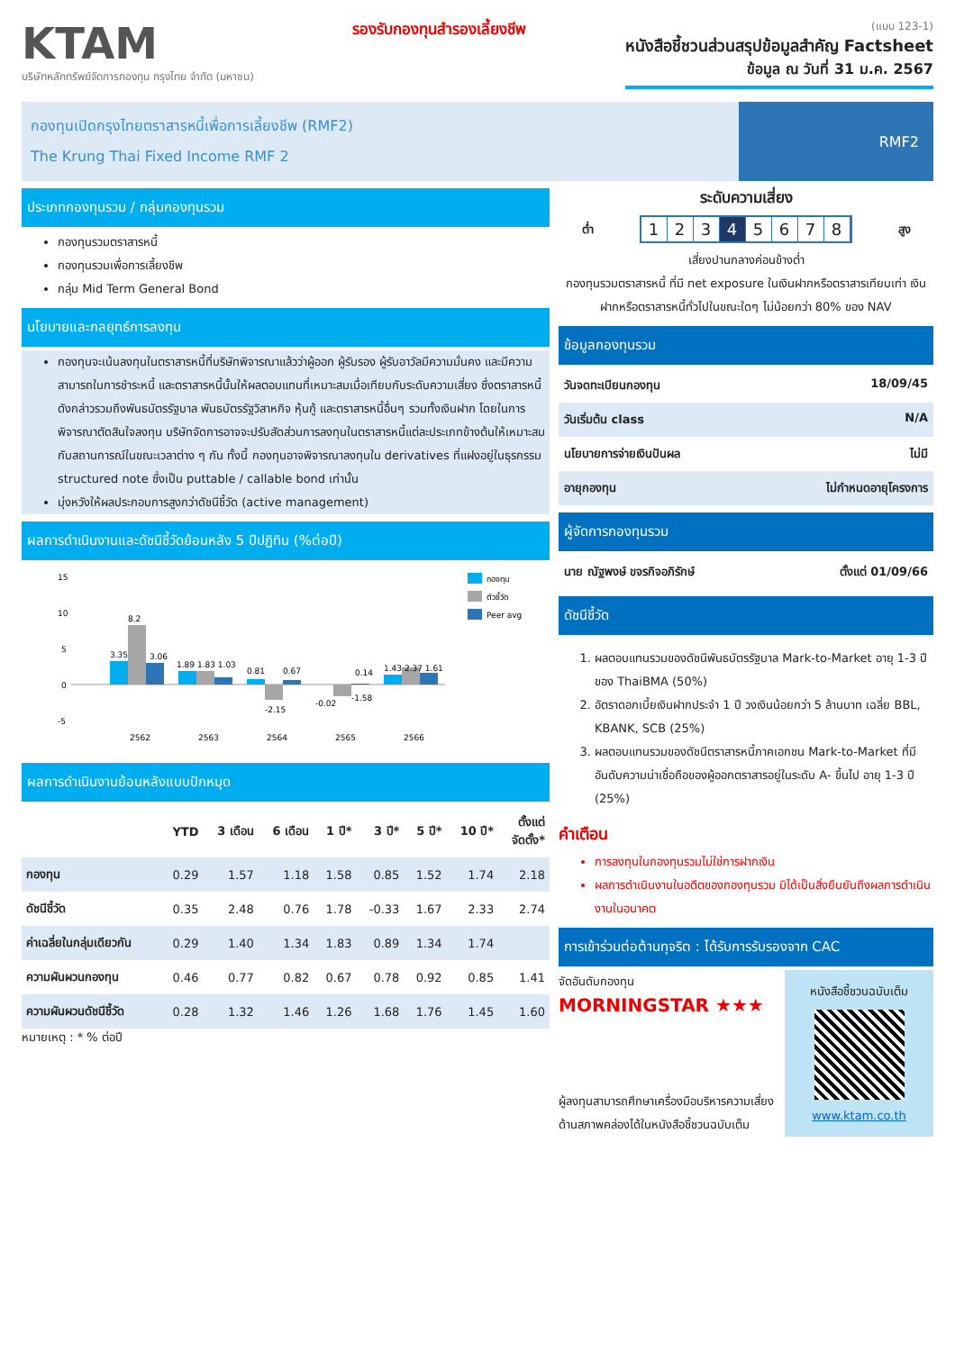KTAM
บริษัทหลักทรัพย์จัดการกองทุน กรุงไทย จำกัด (มหาชน)
รองรับกองทุนสำรองเลี้ยงชีพ
(แบบ 123-1)
หนังสือชี้ชวนส่วนสรุปข้อมูลสำคัญ Factsheet
ข้อมูล ณ วันที่ 31 ม.ค. 2567
กองทุนเปิดกรุงไทยตราสารหนี้เพื่อการเลี้ยงชีพ (RMF2)
The Krung Thai Fixed Income RMF 2
RMF2
ประเภทกองทุนรวม / กลุ่มกองทุนรวม
กองทุนรวมตราสารหนี้
กองทุนรวมเพื่อการเลี้ยงชีพ
กลุ่ม Mid Term General Bond
นโยบายและกลยุทธ์การลงทุน
กองทุนจะเน้นลงทุนในตราสารหนี้ที่บริษัทพิจารณาแล้วว่าผู้ออก ผู้รับรอง ผู้รับอาวัลมีความมั่นคง และมีความสามารถในการชำระหนี้ และตราสารหนี้นั้นให้ผลตอบแทนที่เหมาะสมเมื่อเทียบกับระดับความเสี่ยง ซึ่งตราสารหนี้ดังกล่าวรวมถึงพันธบัตรรัฐบาล พันธบัตรรัฐวิสาหกิจ หุ้นกู้ และตราสารหนี้อื่นๆ รวมทั้งเงินฝาก โดยในการพิจารณาตัดสินใจลงทุน บริษัทจัดการอาจจะปรับสัดส่วนการลงทุนในตราสารหนี้แต่ละประเภทข้างต้นให้เหมาะสมกับสถานการณ์ในขณะเวลาต่าง ๆ กัน ทั้งนี้ กองทุนอาจพิจารณาลงทุนใน derivatives ที่แฝงอยู่ในธุรกรรม structured note ซึ่งเป็น puttable / callable bond เท่านั้น
มุ่งหวังให้ผลประกอบการสูงกว่าดัชนีชี้วัด (active management)
ผลการดำเนินงานและดัชนีชี้วัดย้อนหลัง 5 ปีปฏิทิน (%ต่อปี)
15
10
5
0
-5
3.35
8.2
3.06
1.89 1.83 1.03
0.81
-2.15
0.67
-0.02
-1.58
0.14
1.43 2.37 1.61
2562
2563
2564
2565
2566
กองทุน
ตัวชี้วัด
Peer avg
ผลการดำเนินงานย้อนหลังแบบปักหมุด
| | YTD | 3 เดือน | 6 เดือน | 1 ปี* | 3 ปี* | 5 ปี* | 10 ปี* | ตั้งแต่ จัดตั้ง* |
| --- | --- | --- | --- | --- | --- | --- | --- | --- |
| กองทุน | 0.29 | 1.57 | 1.18 | 1.58 | 0.85 | 1.52 | 1.74 | 2.18 |
| ดัชนีชี้วัด | 0.35 | 2.48 | 0.76 | 1.78 | -0.33 | 1.67 | 2.33 | 2.74 |
| ค่าเฉลี่ยในกลุ่มเดียวกัน | 0.29 | 1.40 | 1.34 | 1.83 | 0.89 | 1.34 | 1.74 | |
| ความผันผวนกองทุน | 0.46 | 0.77 | 0.82 | 0.67 | 0.78 | 0.92 | 0.85 | 1.41 |
| ความผันผวนดัชนีชี้วัด | 0.28 | 1.32 | 1.46 | 1.26 | 1.68 | 1.76 | 1.45 | 1.60 |
หมายเหตุ : * % ต่อปี
ระดับความเสี่ยง
ต่ำ
12345678
สูง
เสี่ยงปานกลางค่อนข้างต่ำ
กองทุนรวมตราสารหนี้ ที่มี net exposure ในเงินฝากหรือตราสารเทียบเท่า เงินฝากหรือตราสารหนี้ทั่วไปในขณะใดๆ ไม่น้อยกว่า 80% ของ NAV
ข้อมูลกองทุนรวม
วันจดทะเบียนกองทุน 18/09/45
วันเริ่มต้น class N/A
นโยบายการจ่ายเงินปันผล ไม่มี
อายุกองทุน ไม่กำหนดอายุโครงการ
ผู้จัดการกองทุนรวม
นาย ณัฐพงษ์ ขจรกิจอภิรักษ์ ตั้งแต่ 01/09/66
ดัชนีชี้วัด
1. ผลตอบแทนรวมของดัชนีพันธบัตรรัฐบาล Mark-to-Market อายุ 1-3 ปี ของ ThaiBMA (50%)
2. อัตราดอกเบี้ยเงินฝากประจำ 1 ปี วงเงินน้อยกว่า 5 ล้านบาท เฉลี่ย BBL, KBANK, SCB (25%)
3. ผลตอบแทนรวมของดัชนีตราสารหนี้ภาคเอกชน Mark-to-Market ที่มีอันดับความน่าเชื่อถือของผู้ออกตราสารอยู่ในระดับ A- ขึ้นไป อายุ 1-3 ปี (25%)
คำเตือน
การลงทุนในกองทุนรวมไม่ใช่การฝากเงิน
ผลการดำเนินงานในอดีตของกองทุนรวม มิได้เป็นสิ่งยืนยันถึงผลการดำเนินงานในอนาคต
การเข้าร่วมต่อต้านทุจริต : ได้รับการรับรองจาก CAC
จัดอันดับกองทุน
MORNINGSTAR ★★★
ผู้ลงทุนสามารถศึกษาเครื่องมือบริหารความเสี่ยงด้านสภาพคล่องได้ในหนังสือชี้ชวนฉบับเต็ม
หนังสือชี้ชวนฉบับเต็ม
www.ktam.co.th